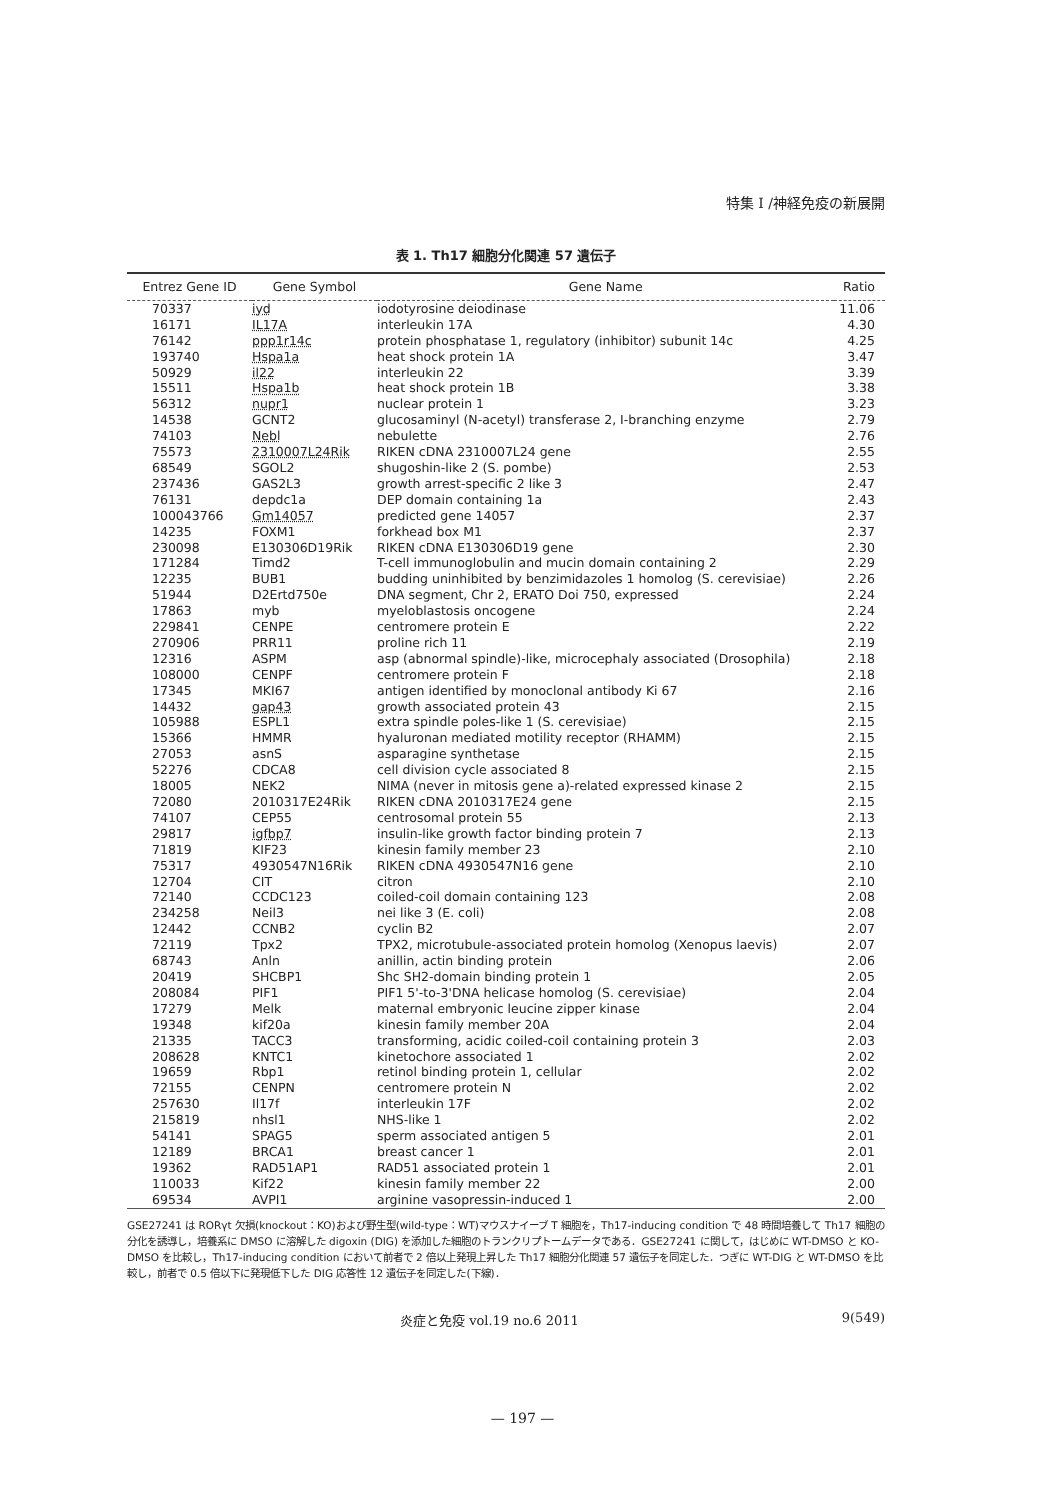特集 I /神経免疫の新展開
表 1. Th17 細胞分化関連 57 遺伝子
| Entrez Gene ID | Gene Symbol | Gene Name | Ratio |
| --- | --- | --- | --- |
| 70337 | iyd | iodotyrosine deiodinase | 11.06 |
| 16171 | IL17A | interleukin 17A | 4.30 |
| 76142 | ppp1r14c | protein phosphatase 1, regulatory (inhibitor) subunit 14c | 4.25 |
| 193740 | Hspa1a | heat shock protein 1A | 3.47 |
| 50929 | il22 | interleukin 22 | 3.39 |
| 15511 | Hspa1b | heat shock protein 1B | 3.38 |
| 56312 | nupr1 | nuclear protein 1 | 3.23 |
| 14538 | GCNT2 | glucosaminyl (N-acetyl) transferase 2, I-branching enzyme | 2.79 |
| 74103 | Nebl | nebulette | 2.76 |
| 75573 | 2310007L24Rik | RIKEN cDNA 2310007L24 gene | 2.55 |
| 68549 | SGOL2 | shugoshin-like 2 (S. pombe) | 2.53 |
| 237436 | GAS2L3 | growth arrest-specific 2 like 3 | 2.47 |
| 76131 | depdc1a | DEP domain containing 1a | 2.43 |
| 100043766 | Gm14057 | predicted gene 14057 | 2.37 |
| 14235 | FOXM1 | forkhead box M1 | 2.37 |
| 230098 | E130306D19Rik | RIKEN cDNA E130306D19 gene | 2.30 |
| 171284 | Timd2 | T-cell immunoglobulin and mucin domain containing 2 | 2.29 |
| 12235 | BUB1 | budding uninhibited by benzimidazoles 1 homolog (S. cerevisiae) | 2.26 |
| 51944 | D2Ertd750e | DNA segment, Chr 2, ERATO Doi 750, expressed | 2.24 |
| 17863 | myb | myeloblastosis oncogene | 2.24 |
| 229841 | CENPE | centromere protein E | 2.22 |
| 270906 | PRR11 | proline rich 11 | 2.19 |
| 12316 | ASPM | asp (abnormal spindle)-like, microcephaly associated (Drosophila) | 2.18 |
| 108000 | CENPF | centromere protein F | 2.18 |
| 17345 | MKI67 | antigen identified by monoclonal antibody Ki 67 | 2.16 |
| 14432 | gap43 | growth associated protein 43 | 2.15 |
| 105988 | ESPL1 | extra spindle poles-like 1 (S. cerevisiae) | 2.15 |
| 15366 | HMMR | hyaluronan mediated motility receptor (RHAMM) | 2.15 |
| 27053 | asnS | asparagine synthetase | 2.15 |
| 52276 | CDCA8 | cell division cycle associated 8 | 2.15 |
| 18005 | NEK2 | NIMA (never in mitosis gene a)-related expressed kinase 2 | 2.15 |
| 72080 | 2010317E24Rik | RIKEN cDNA 2010317E24 gene | 2.15 |
| 74107 | CEP55 | centrosomal protein 55 | 2.13 |
| 29817 | igfbp7 | insulin-like growth factor binding protein 7 | 2.13 |
| 71819 | KIF23 | kinesin family member 23 | 2.10 |
| 75317 | 4930547N16Rik | RIKEN cDNA 4930547N16 gene | 2.10 |
| 12704 | CIT | citron | 2.10 |
| 72140 | CCDC123 | coiled-coil domain containing 123 | 2.08 |
| 234258 | Neil3 | nei like 3 (E. coli) | 2.08 |
| 12442 | CCNB2 | cyclin B2 | 2.07 |
| 72119 | Tpx2 | TPX2, microtubule-associated protein homolog (Xenopus laevis) | 2.07 |
| 68743 | Anln | anillin, actin binding protein | 2.06 |
| 20419 | SHCBP1 | Shc SH2-domain binding protein 1 | 2.05 |
| 208084 | PIF1 | PIF1 5'-to-3'DNA helicase homolog (S. cerevisiae) | 2.04 |
| 17279 | Melk | maternal embryonic leucine zipper kinase | 2.04 |
| 19348 | kif20a | kinesin family member 20A | 2.04 |
| 21335 | TACC3 | transforming, acidic coiled-coil containing protein 3 | 2.03 |
| 208628 | KNTC1 | kinetochore associated 1 | 2.02 |
| 19659 | Rbp1 | retinol binding protein 1, cellular | 2.02 |
| 72155 | CENPN | centromere protein N | 2.02 |
| 257630 | Il17f | interleukin 17F | 2.02 |
| 215819 | nhsl1 | NHS-like 1 | 2.02 |
| 54141 | SPAG5 | sperm associated antigen 5 | 2.01 |
| 12189 | BRCA1 | breast cancer 1 | 2.01 |
| 19362 | RAD51AP1 | RAD51 associated protein 1 | 2.01 |
| 110033 | Kif22 | kinesin family member 22 | 2.00 |
| 69534 | AVPI1 | arginine vasopressin-induced 1 | 2.00 |
GSE27241 は RORγt 欠損(knockout：KO)および野生型(wild-type：WT)マウスナイーブ T 細胞を，Th17-inducing condition で 48 時間培養して Th17 細胞の分化を誘導し，培養系に DMSO に溶解した digoxin (DIG) を添加した細胞のトランクリプトームデータである．GSE27241 に関して，はじめに WT-DMSO と KO-DMSO を比較し，Th17-inducing condition において前者で 2 倍以上発現上昇した Th17 細胞分化関連 57 遺伝子を同定した．つぎに WT-DIG と WT-DMSO を比較し，前者で 0.5 倍以下に発現低下した DIG 応答性 12 遺伝子を同定した(下線)．
炎症と免疫 vol.19 no.6 2011 9(549)
— 197 —